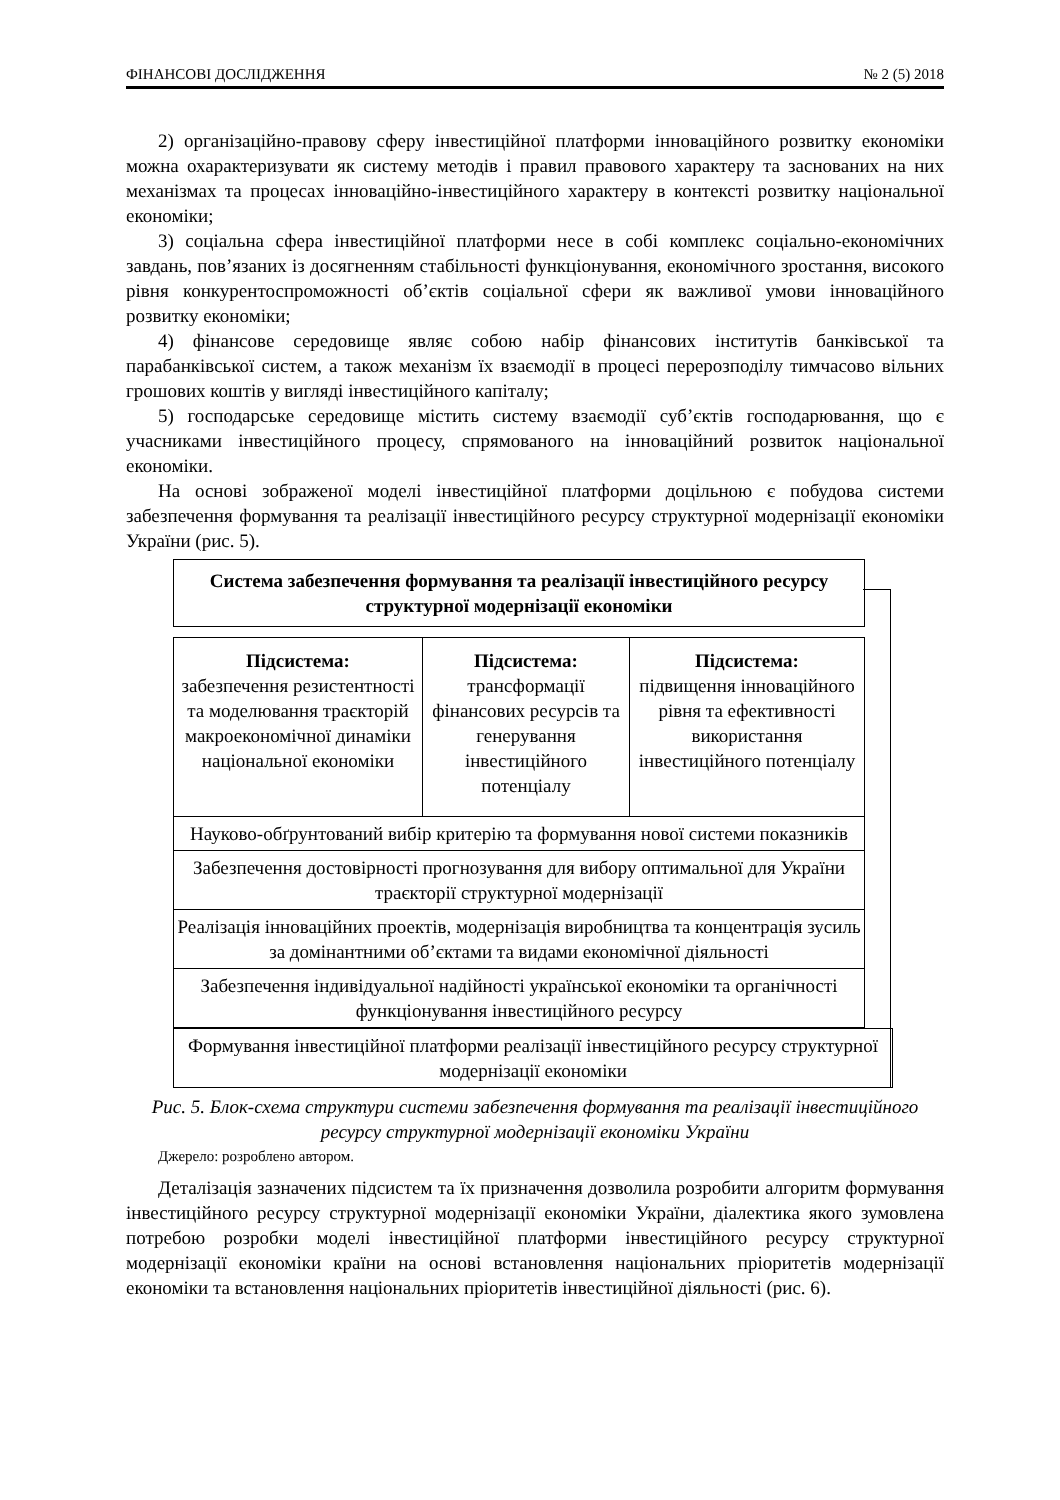ФІНАНСОВІ ДОСЛІДЖЕННЯ № 2 (5) 2018
2) організаційно-правову сферу інвестиційної платформи інноваційного розвитку економіки можна охарактеризувати як систему методів і правил правового характеру та заснованих на них механізмах та процесах інноваційно-інвестиційного характеру в контексті розвитку національної економіки;
3) соціальна сфера інвестиційної платформи несе в собі комплекс соціально-економічних завдань, пов’язаних із досягненням стабільності функціонування, економічного зростання, високого рівня конкурентоспроможності об’єктів соціальної сфери як важливої умови інноваційного розвитку економіки;
4) фінансове середовище являє собою набір фінансових інститутів банківської та парабанківської систем, а також механізм їх взаємодії в процесі перерозподілу тимчасово вільних грошових коштів у вигляді інвестиційного капіталу;
5) господарське середовище містить систему взаємодії суб’єктів господарювання, що є учасниками інвестиційного процесу, спрямованого на інноваційний розвиток національної економіки.
На основі зображеної моделі інвестиційної платформи доцільною є побудова системи забезпечення формування та реалізації інвестиційного ресурсу структурної модернізації економіки України (рис. 5).
Система забезпечення формування та реалізації інвестиційного ресурсу структурної модернізації економіки
Підсистема:
забезпечення резистентності та моделювання траєкторій макроекономічної динаміки національної економіки
Підсистема:
трансформації фінансових ресурсів та генерування інвестиційного потенціалу
Підсистема:
підвищення інноваційного рівня та ефективності використання інвестиційного потенціалу
Науково-обґрунтований вибір критерію та формування нової системи показників
Забезпечення достовірності прогнозування для вибору оптимальної для України траєкторії структурної модернізації
Реалізація інноваційних проектів, модернізація виробництва та концентрація зусиль за домінантними об’єктами та видами економічної діяльності
Забезпечення індивідуальної надійності української економіки та органічності функціонування інвестиційного ресурсу
Формування інвестиційної платформи реалізації інвестиційного ресурсу структурної модернізації економіки
Рис. 5. Блок-схема структури системи забезпечення формування та реалізації інвестиційного ресурсу структурної модернізації економіки України
Джерело: розроблено автором.
Деталізація зазначених підсистем та їх призначення дозволила розробити алгоритм формування інвестиційного ресурсу структурної модернізації економіки України, діалектика якого зумовлена потребою розробки моделі інвестиційної платформи інвестиційного ресурсу структурної модернізації економіки країни на основі встановлення національних пріоритетів модернізації економіки та встановлення національних пріоритетів інвестиційної діяльності (рис. 6).